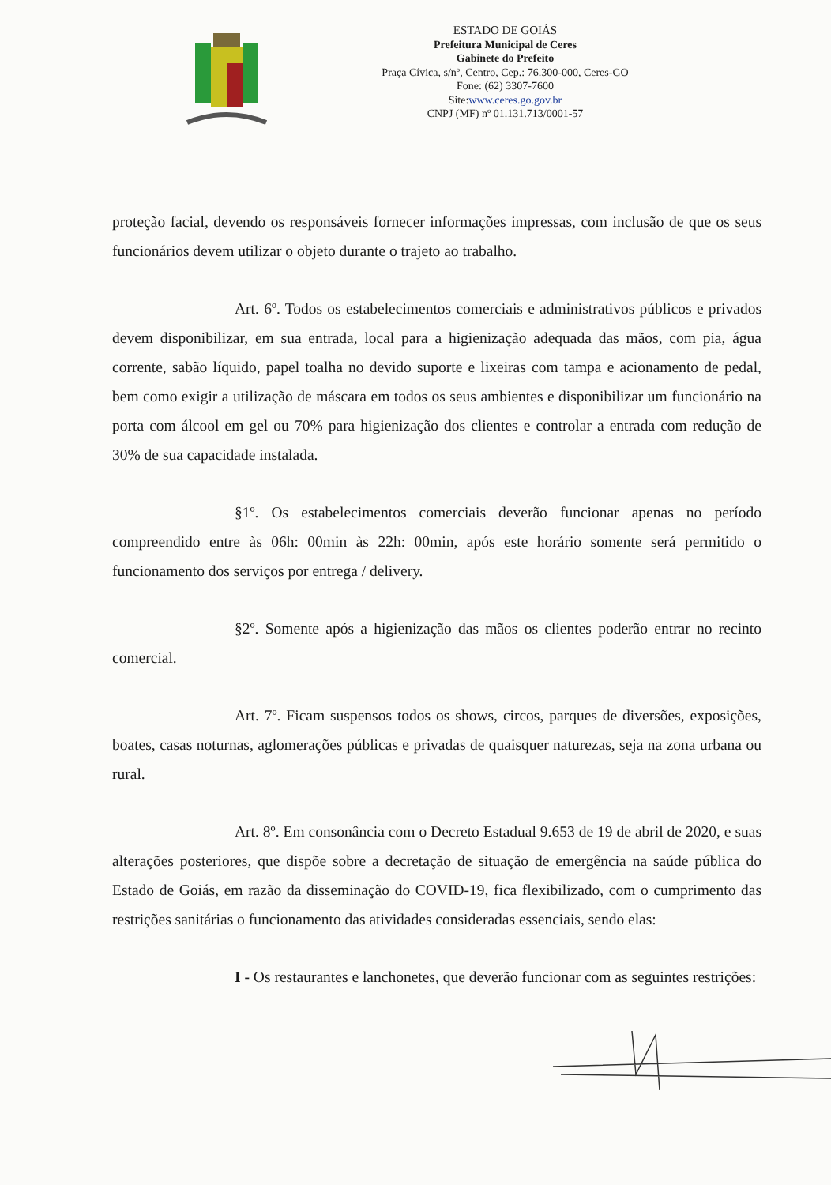ESTADO DE GOIÁS
Prefeitura Municipal de Ceres
Gabinete do Prefeito
Praça Cívica, s/nº, Centro, Cep.: 76.300-000, Ceres-GO
Fone: (62) 3307-7600
Site:www.ceres.go.gov.br
CNPJ (MF) nº 01.131.713/0001-57
proteção facial, devendo os responsáveis fornecer informações impressas, com inclusão de que os seus funcionários devem utilizar o objeto durante o trajeto ao trabalho.
Art. 6º. Todos os estabelecimentos comerciais e administrativos públicos e privados devem disponibilizar, em sua entrada, local para a higienização adequada das mãos, com pia, água corrente, sabão líquido, papel toalha no devido suporte e lixeiras com tampa e acionamento de pedal, bem como exigir a utilização de máscara em todos os seus ambientes e disponibilizar um funcionário na porta com álcool em gel ou 70% para higienização dos clientes e controlar a entrada com redução de 30% de sua capacidade instalada.
§1º. Os estabelecimentos comerciais deverão funcionar apenas no período compreendido entre às 06h: 00min às 22h: 00min, após este horário somente será permitido o funcionamento dos serviços por entrega / delivery.
§2º. Somente após a higienização das mãos os clientes poderão entrar no recinto comercial.
Art. 7º. Ficam suspensos todos os shows, circos, parques de diversões, exposições, boates, casas noturnas, aglomerações públicas e privadas de quaisquer naturezas, seja na zona urbana ou rural.
Art. 8º. Em consonância com o Decreto Estadual 9.653 de 19 de abril de 2020, e suas alterações posteriores, que dispõe sobre a decretação de situação de emergência na saúde pública do Estado de Goiás, em razão da disseminação do COVID-19, fica flexibilizado, com o cumprimento das restrições sanitárias o funcionamento das atividades consideradas essenciais, sendo elas:
I - Os restaurantes e lanchonetes, que deverão funcionar com as seguintes restrições: